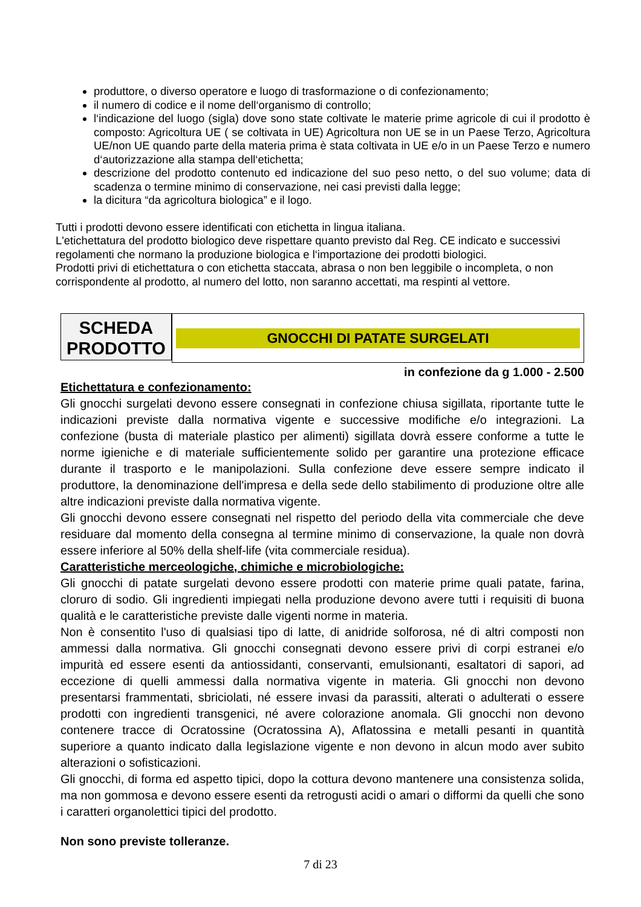produttore, o diverso operatore e luogo di trasformazione o di confezionamento;
il numero di codice e il nome dell‘organismo di controllo;
l‘indicazione del luogo (sigla) dove sono state coltivate le materie prime agricole di cui il prodotto è composto: Agricoltura UE ( se coltivata in UE) Agricoltura non UE se in un Paese Terzo, Agricoltura UE/non UE quando parte della materia prima è stata coltivata in UE e/o in un Paese Terzo e numero d‘autorizzazione alla stampa dell‘etichetta;
descrizione del prodotto contenuto ed indicazione del suo peso netto, o del suo volume; data di scadenza o termine minimo di conservazione, nei casi previsti dalla legge;
la dicitura “da agricoltura biologica” e il logo.
Tutti i prodotti devono essere identificati con etichetta in lingua italiana.
L'etichettatura del prodotto biologico deve rispettare quanto previsto dal Reg. CE indicato e successivi regolamenti che normano la produzione biologica e l‘importazione dei prodotti biologici.
Prodotti privi di etichettatura o con etichetta staccata, abrasa o non ben leggibile o incompleta, o non corrispondente al prodotto, al numero del lotto, non saranno accettati, ma respinti al vettore.
SCHEDA
PRODOTTO
GNOCCHI DI PATATE SURGELATI
in confezione da g 1.000 - 2.500
Etichettatura e confezionamento:
Gli gnocchi surgelati devono essere consegnati in confezione chiusa sigillata, riportante tutte le indicazioni previste dalla normativa vigente e successive modifiche e/o integrazioni. La confezione (busta di materiale plastico per alimenti) sigillata dovrà essere conforme a tutte le norme igieniche e di materiale sufficientemente solido per garantire una protezione efficace durante il trasporto e le manipolazioni. Sulla confezione deve essere sempre indicato il produttore, la denominazione dell'impresa e della sede dello stabilimento di produzione oltre alle altre indicazioni previste dalla normativa vigente.
Gli gnocchi devono essere consegnati nel rispetto del periodo della vita commerciale che deve residuare dal momento della consegna al termine minimo di conservazione, la quale non dovrà essere inferiore al 50% della shelf-life (vita commerciale residua).
Caratteristiche merceologiche, chimiche e microbiologiche:
Gli gnocchi di patate surgelati devono essere prodotti con materie prime quali patate, farina, cloruro di sodio. Gli ingredienti impiegati nella produzione devono avere tutti i requisiti di buona qualità e le caratteristiche previste dalle vigenti norme in materia.
Non è consentito l'uso di qualsiasi tipo di latte, di anidride solforosa, né di altri composti non ammessi dalla normativa. Gli gnocchi consegnati devono essere privi di corpi estranei e/o impurità ed essere esenti da antiossidanti, conservanti, emulsionanti, esaltatori di sapori, ad eccezione di quelli ammessi dalla normativa vigente in materia. Gli gnocchi non devono presentarsi frammentati, sbriciolati, né essere invasi da parassiti, alterati o adulterati o essere prodotti con ingredienti transgenici, né avere colorazione anomala. Gli gnocchi non devono contenere tracce di Ocratossine (Ocratossina A), Aflatossina e metalli pesanti in quantità superiore a quanto indicato dalla legislazione vigente e non devono in alcun modo aver subito alterazioni o sofisticazioni.
Gli gnocchi, di forma ed aspetto tipici, dopo la cottura devono mantenere una consistenza solida, ma non gommosa e devono essere esenti da retrogusti acidi o amari o difformi da quelli che sono i caratteri organolettici tipici del prodotto.
Non sono previste tolleranze.
7 di 23